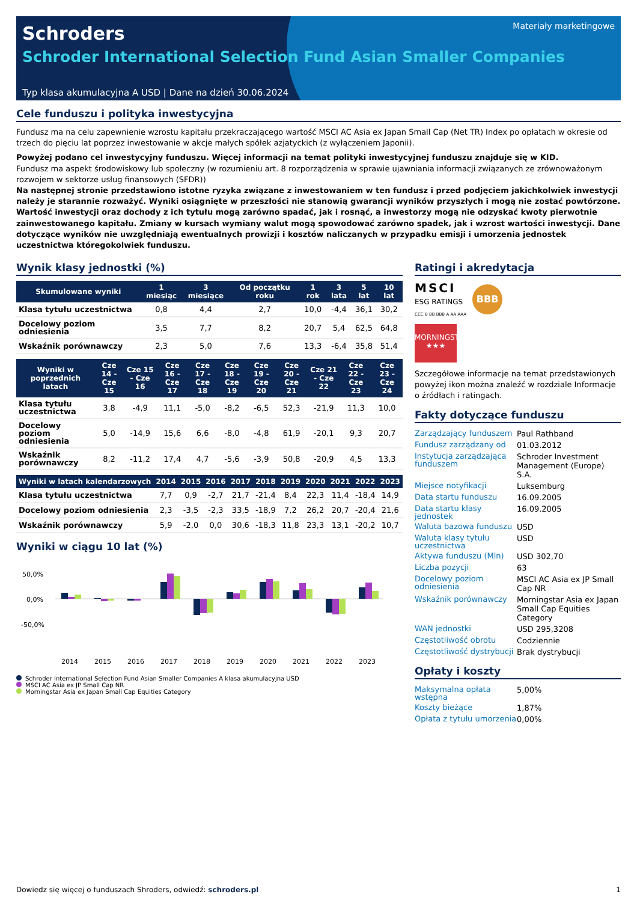Schroders
Schroder International Selection Fund Asian Smaller Companies
Materiały marketingowe
Typ klasa akumulacyjna A USD | Dane na dzień 30.06.2024
Cele funduszu i polityka inwestycyjna
Fundusz ma na celu zapewnienie wzrostu kapitału przekraczającego wartość MSCI AC Asia ex Japan Small Cap (Net TR) Index po opłatach w okresie od trzech do pięciu lat poprzez inwestowanie w akcje małych spółek azjatyckich (z wyłączeniem Japonii).
Powyżej podano cel inwestycyjny funduszu. Więcej informacji na temat polityki inwestycyjnej funduszu znajduje się w KID.
Fundusz ma aspekt środowiskowy lub społeczny (w rozumieniu art. 8 rozporządzenia w sprawie ujawniania informacji związanych ze zrównoważonym rozwojem w sektorze usług finansowych (SFDR))
Na następnej stronie przedstawiono istotne ryzyka związane z inwestowaniem w ten fundusz i przed podjęciem jakichkolwiek inwestycji należy je starannie rozważyć. Wyniki osiągnięte w przeszłości nie stanowią gwarancji wyników przyszłych i mogą nie zostać powtórzone. Wartość inwestycji oraz dochody z ich tytułu mogą zarówno spadać, jak i rosnąć, a inwestorzy mogą nie odzyskać kwoty pierwotnie zainwestowanego kapitału. Zmiany w kursach wymiany walut mogą spowodować zarówno spadek, jak i wzrost wartości inwestycji. Dane dotyczące wyników nie uwzględniają ewentualnych prowizji i kosztów naliczanych w przypadku emisji i umorzenia jednostek uczestnictwa któregokolwiek funduszu.
Wynik klasy jednostki (%)
| Skumulowane wyniki | 1 miesiąc | 3 miesiące | Od początku roku | 1 rok | 3 lata | 5 lat | 10 lat |
| --- | --- | --- | --- | --- | --- | --- | --- |
| Klasa tytułu uczestnictwa | 0,8 | 4,4 | 2,7 | 10,0 | -4,4 | 36,1 | 30,2 |
| Docelowy poziom odniesienia | 3,5 | 7,7 | 8,2 | 20,7 | 5,4 | 62,5 | 64,8 |
| Wskaźnik porównawczy | 2,3 | 5,0 | 7,6 | 13,3 | -6,4 | 35,8 | 51,4 |
| Wyniki w poprzednich latach | Cze 14 - Cze 15 | Cze 15 - Cze 16 | Cze 16 - Cze 17 | Cze 17 - Cze 18 | Cze 18 - Cze 19 | Cze 19 - Cze 20 | Cze 20 - Cze 21 | Cze 21 - Cze 22 | Cze 22 - Cze 23 | Cze 23 - Cze 24 |
| --- | --- | --- | --- | --- | --- | --- | --- | --- | --- | --- |
| Klasa tytułu uczestnictwa | 3,8 | -4,9 | 11,1 | -5,0 | -8,2 | -6,5 | 52,3 | -21,9 | 11,3 | 10,0 |
| Docelowy poziom odniesienia | 5,0 | -14,9 | 15,6 | 6,6 | -8,0 | -4,8 | 61,9 | -20,1 | 9,3 | 20,7 |
| Wskaźnik porównawczy | 8,2 | -11,2 | 17,4 | 4,7 | -5,6 | -3,9 | 50,8 | -20,9 | 4,5 | 13,3 |
| Wyniki w latach kalendarzowych | 2014 | 2015 | 2016 | 2017 | 2018 | 2019 | 2020 | 2021 | 2022 | 2023 |
| --- | --- | --- | --- | --- | --- | --- | --- | --- | --- | --- |
| Klasa tytułu uczestnictwa | 7,7 | 0,9 | -2,7 | 21,7 | -21,4 | 8,4 | 22,3 | 11,4 | -18,4 | 14,9 |
| Docelowy poziom odniesienia | 2,3 | -3,5 | -2,3 | 33,5 | -18,9 | 7,2 | 26,2 | 20,7 | -20,4 | 21,6 |
| Wskaźnik porównawczy | 5,9 | -2,0 | 0,0 | 30,6 | -18,3 | 11,8 | 23,3 | 13,1 | -20,2 | 10,7 |
Wyniki w ciągu 10 lat (%)
50,0%
0,0%
-50,0%
2014
2015
2016
2017
2018
2019
2020
2021
2022
2023
Schroder International Selection Fund Asian Smaller Companies A klasa akumulacyjna USD
MSCI AC Asia ex JP Small Cap NR
Morningstar Asia ex Japan Small Cap Equities Category
Ratingi i akredytacja
MSCI
ESG RATINGS
CCC B BB BBB A AA AAA
BBB
MORNINGSTAR
★★★
Szczegółowe informacje na temat przedstawionych powyżej ikon można znaleźć w rozdziale Informacje o źródłach i ratingach.
Fakty dotyczące funduszu
| Zarządzający funduszem | Paul Rathband |
| Fundusz zarządzany od | 01.03.2012 |
| Instytucja zarządzająca funduszem | Schroder Investment Management (Europe) S.A. |
| Miejsce notyfikacji | Luksemburg |
| Data startu funduszu | 16.09.2005 |
| Data startu klasy jednostek | 16.09.2005 |
| Waluta bazowa funduszu | USD |
| Waluta klasy tytułu uczestnictwa | USD |
| Aktywa funduszu (Mln) | USD 302,70 |
| Liczba pozycji | 63 |
| Docelowy poziom odniesienia | MSCI AC Asia ex JP Small Cap NR |
| Wskaźnik porównawczy | Morningstar Asia ex Japan Small Cap Equities Category |
| WAN jednostki | USD 295,3208 |
| Częstotliwość obrotu | Codziennie |
| Częstotliwość dystrybucji | Brak dystrybucji |
Opłaty i koszty
| Maksymalna opłata wstępna | 5,00% |
| Koszty bieżące | 1,87% |
| Opłata z tytułu umorzenia | 0,00% |
Dowiedz się więcej o funduszach Shroders, odwiedź: schroders.pl 1